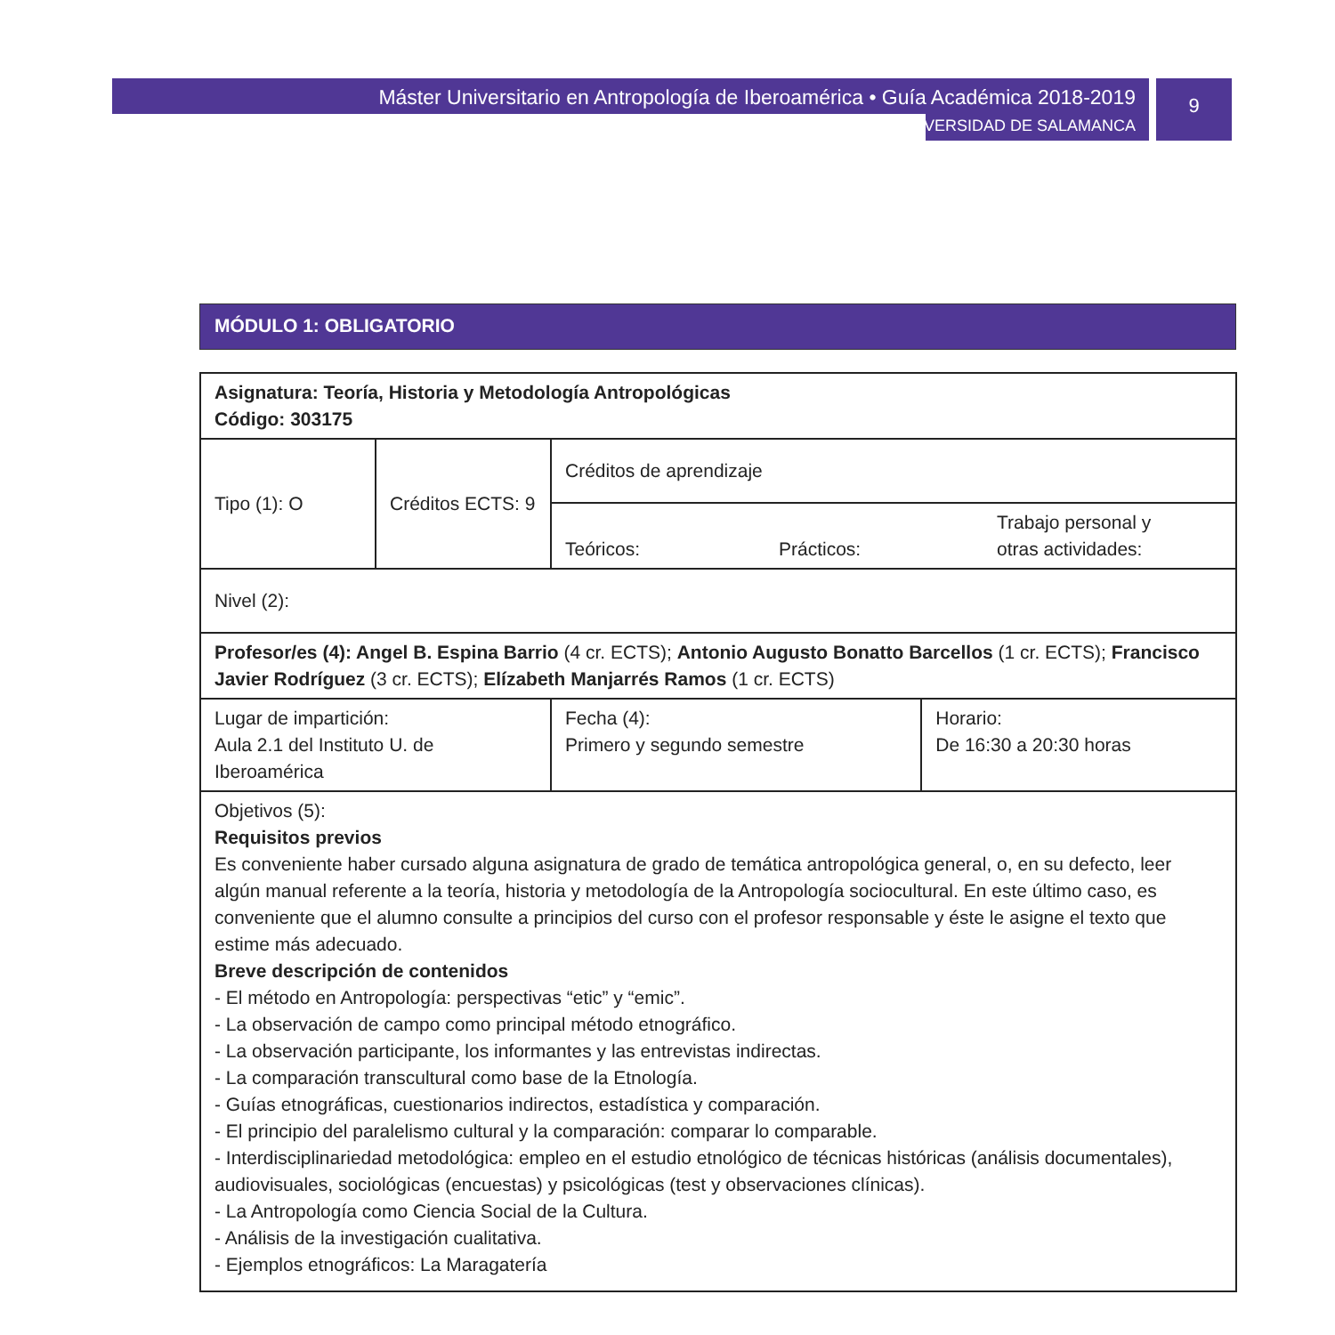Máster Universitario en Antropología de Iberoamérica • Guía Académica 2018-2019
UNIVERSIDAD DE SALAMANCA
9
MÓDULO 1: OBLIGATORIO
| Asignatura: Teoría, Historia y Metodología Antropológicas Código: 303175 | | | |
| Tipo (1): O | Créditos ECTS: 9 | Créditos de aprendizaje | |
| | | Teóricos: Prácticos: Trabajo personal y otras actividades: | |
| Nivel (2): | | | |
| Profesor/es (4): Angel B. Espina Barrio (4 cr. ECTS); Antonio Augusto Bonatto Barcellos (1 cr. ECTS); Francisco Javier Rodríguez (3 cr. ECTS); Elízabeth Manjarrés Ramos (1 cr. ECTS) | | | |
| Lugar de impartición: Aula 2.1 del Instituto U. de Iberoamérica | | Fecha (4): Primero y segundo semestre | Horario: De 16:30 a 20:30 horas |
| Objetivos (5): Requisitos previos Es conveniente haber cursado alguna asignatura de grado de temática antropológica general, o, en su defecto, leer algún manual referente a la teoría, historia y metodología de la Antropología sociocultural. En este último caso, es conveniente que el alumno consulte a principios del curso con el profesor responsable y éste le asigne el texto que estime más adecuado. Breve descripción de contenidos - El método en Antropología: perspectivas “etic” y “emic”. - La observación de campo como principal método etnográfico. - La observación participante, los informantes y las entrevistas indirectas. - La comparación transcultural como base de la Etnología. - Guías etnográficas, cuestionarios indirectos, estadística y comparación. - El principio del paralelismo cultural y la comparación: comparar lo comparable. - Interdisciplinariedad metodológica: empleo en el estudio etnológico de técnicas históricas (análisis documentales), audiovisuales, sociológicas (encuestas) y psicológicas (test y observaciones clínicas). - La Antropología como Ciencia Social de la Cultura. - Análisis de la investigación cualitativa. - Ejemplos etnográficos: La Maragatería | | | |